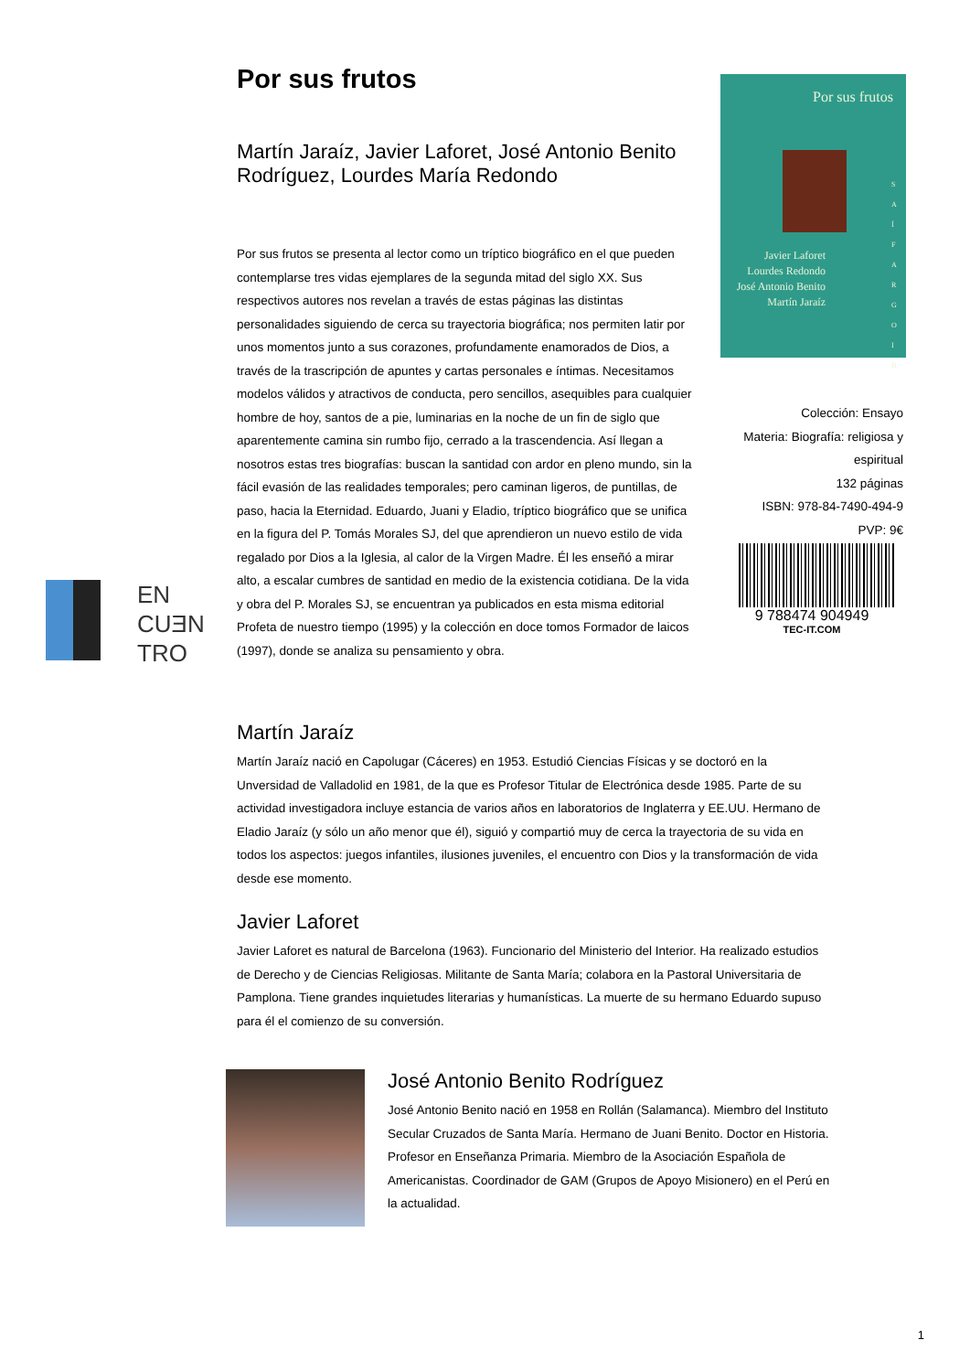Por sus frutos
Martín Jaraíz, Javier Laforet, José Antonio Benito Rodríguez, Lourdes María Redondo
Por sus frutos se presenta al lector como un tríptico biográfico en el que pueden contemplarse tres vidas ejemplares de la segunda mitad del siglo XX. Sus respectivos autores nos revelan a través de estas páginas las distintas personalidades siguiendo de cerca su trayectoria biográfica; nos permiten latir por unos momentos junto a sus corazones, profundamente enamorados de Dios, a través de la trascripción de apuntes y cartas personales e íntimas. Necesitamos modelos válidos y atractivos de conducta, pero sencillos, asequibles para cualquier hombre de hoy, santos de a pie, luminarias en la noche de un fin de siglo que aparentemente camina sin rumbo fijo, cerrado a la trascendencia. Así llegan a nosotros estas tres biografías: buscan la santidad con ardor en pleno mundo, sin la fácil evasión de las realidades temporales; pero caminan ligeros, de puntillas, de paso, hacia la Eternidad. Eduardo, Juani y Eladio, tríptico biográfico que se unifica en la figura del P. Tomás Morales SJ, del que aprendieron un nuevo estilo de vida regalado por Dios a la Iglesia, al calor de la Virgen Madre. Él les enseñó a mirar alto, a escalar cumbres de santidad en medio de la existencia cotidiana. De la vida y obra del P. Morales SJ, se encuentran ya publicados en esta misma editorial Profeta de nuestro tiempo (1995) y la colección en doce tomos Formador de laicos (1997), donde se analiza su pensamiento y obra.
Por sus frutos
Javier Laforet
Lourdes Redondo
José Antonio Benito
Martín Jaraíz
S A Í F A R G O I B
Colección: Ensayo
Materia: Biografía: religiosa y espiritual
132 páginas
ISBN: 978-84-7490-494-9
PVP: 9€
9 788474 904949
TEC-IT.COM
EN
CUƎN
TRO
Martín Jaraíz
Martín Jaraíz nació en Capolugar (Cáceres) en 1953. Estudió Ciencias Físicas y se doctoró en la Unversidad de Valladolid en 1981, de la que es Profesor Titular de Electrónica desde 1985. Parte de su actividad investigadora incluye estancia de varios años en laboratorios de Inglaterra y EE.UU. Hermano de Eladio Jaraíz (y sólo un año menor que él), siguió y compartió muy de cerca la trayectoria de su vida en todos los aspectos: juegos infantiles, ilusiones juveniles, el encuentro con Dios y la transformación de vida desde ese momento.
Javier Laforet
Javier Laforet es natural de Barcelona (1963). Funcionario del Ministerio del Interior. Ha realizado estudios de Derecho y de Ciencias Religiosas. Militante de Santa María; colabora en la Pastoral Universitaria de Pamplona. Tiene grandes inquietudes literarias y humanísticas. La muerte de su hermano Eduardo supuso para él el comienzo de su conversión.
José Antonio Benito Rodríguez
José Antonio Benito nació en 1958 en Rollán (Salamanca). Miembro del Instituto Secular Cruzados de Santa María. Hermano de Juani Benito. Doctor en Historia. Profesor en Enseñanza Primaria. Miembro de la Asociación Española de Americanistas. Coordinador de GAM (Grupos de Apoyo Misionero) en el Perú en la actualidad.
1